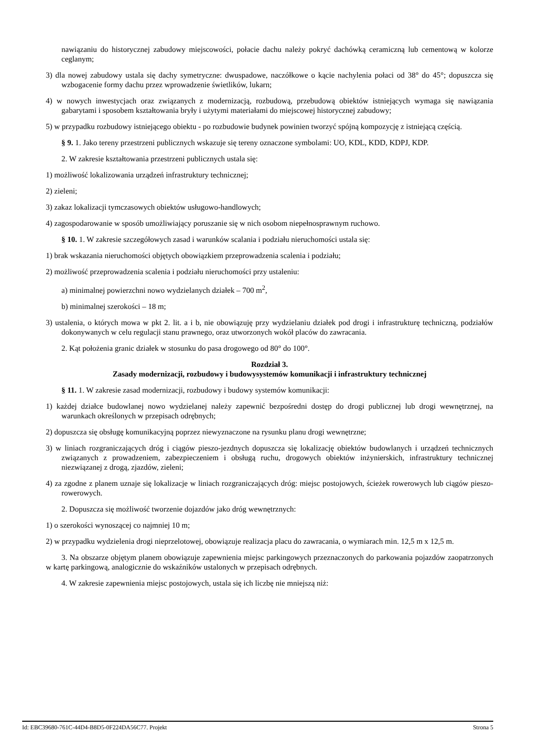nawiązaniu do historycznej zabudowy miejscowości, połacie dachu należy pokryć dachówką ceramiczną lub cementową w kolorze ceglanym;
3) dla nowej zabudowy ustala się dachy symetryczne: dwuspadowe, naczółkowe o kącie nachylenia połaci od 38° do 45°; dopuszcza się wzbogacenie formy dachu przez wprowadzenie świetlików, lukarn;
4) w nowych inwestycjach oraz związanych z modernizacją, rozbudową, przebudową obiektów istniejących wymaga się nawiązania gabarytami i sposobem kształtowania bryły i użytymi materiałami do miejscowej historycznej zabudowy;
5) w przypadku rozbudowy istniejącego obiektu - po rozbudowie budynek powinien tworzyć spójną kompozycję z istniejącą częścią.
§ 9. 1. Jako tereny przestrzeni publicznych wskazuje się tereny oznaczone symbolami: UO, KDL, KDD, KDPJ, KDP.
2. W zakresie kształtowania przestrzeni publicznych ustala się:
1) możliwość lokalizowania urządzeń infrastruktury technicznej;
2) zieleni;
3) zakaz lokalizacji tymczasowych obiektów usługowo-handlowych;
4) zagospodarowanie w sposób umożliwiający poruszanie się w nich osobom niepełnosprawnym ruchowo.
§ 10. 1. W zakresie szczegółowych zasad i warunków scalania i podziału nieruchomości ustala się:
1) brak wskazania nieruchomości objętych obowiązkiem przeprowadzenia scalenia i podziału;
2) możliwość przeprowadzenia scalenia i podziału nieruchomości przy ustaleniu:
a) minimalnej powierzchni nowo wydzielanych działek – 700 m<sup>2</sup>,
b) minimalnej szerokości – 18 m;
3) ustalenia, o których mowa w pkt 2. lit. a i b, nie obowiązuję przy wydzielaniu działek pod drogi i infrastrukturę techniczną, podziałów dokonywanych w celu regulacji stanu prawnego, oraz utworzonych wokół placów do zawracania.
2. Kąt położenia granic działek w stosunku do pasa drogowego od 80° do 100°.
Rozdział 3.
Zasady modernizacji, rozbudowy i budowysystemów komunikacji i infrastruktury technicznej
§ 11. 1. W zakresie zasad modernizacji, rozbudowy i budowy systemów komunikacji:
1) każdej działce budowlanej nowo wydzielanej należy zapewnić bezpośredni dostęp do drogi publicznej lub drogi wewnętrznej, na warunkach określonych w przepisach odrębnych;
2) dopuszcza się obsługę komunikacyjną poprzez niewyznaczone na rysunku planu drogi wewnętrzne;
3) w liniach rozgraniczających dróg i ciągów pieszo-jezdnych dopuszcza się lokalizację obiektów budowlanych i urządzeń technicznych związanych z prowadzeniem, zabezpieczeniem i obsługą ruchu, drogowych obiektów inżynierskich, infrastruktury technicznej niezwiązanej z drogą, zjazdów, zieleni;
4) za zgodne z planem uznaje się lokalizacje w liniach rozgraniczających dróg: miejsc postojowych, ścieżek rowerowych lub ciągów pieszo-rowerowych.
2. Dopuszcza się możliwość tworzenie dojazdów jako dróg wewnętrznych:
1) o szerokości wynoszącej co najmniej 10 m;
2) w przypadku wydzielenia drogi nieprzelotowej, obowiązuje realizacja placu do zawracania, o wymiarach min. 12,5 m x 12,5 m.
3. Na obszarze objętym planem obowiązuje zapewnienia miejsc parkingowych przeznaczonych do parkowania pojazdów zaopatrzonych w kartę parkingową, analogicznie do wskaźników ustalonych w przepisach odrębnych.
4. W zakresie zapewnienia miejsc postojowych, ustala się ich liczbę nie mniejszą niż:
Id: EBC39680-761C-44D4-B8D5-0F224DA56C77. Projekt Strona 5